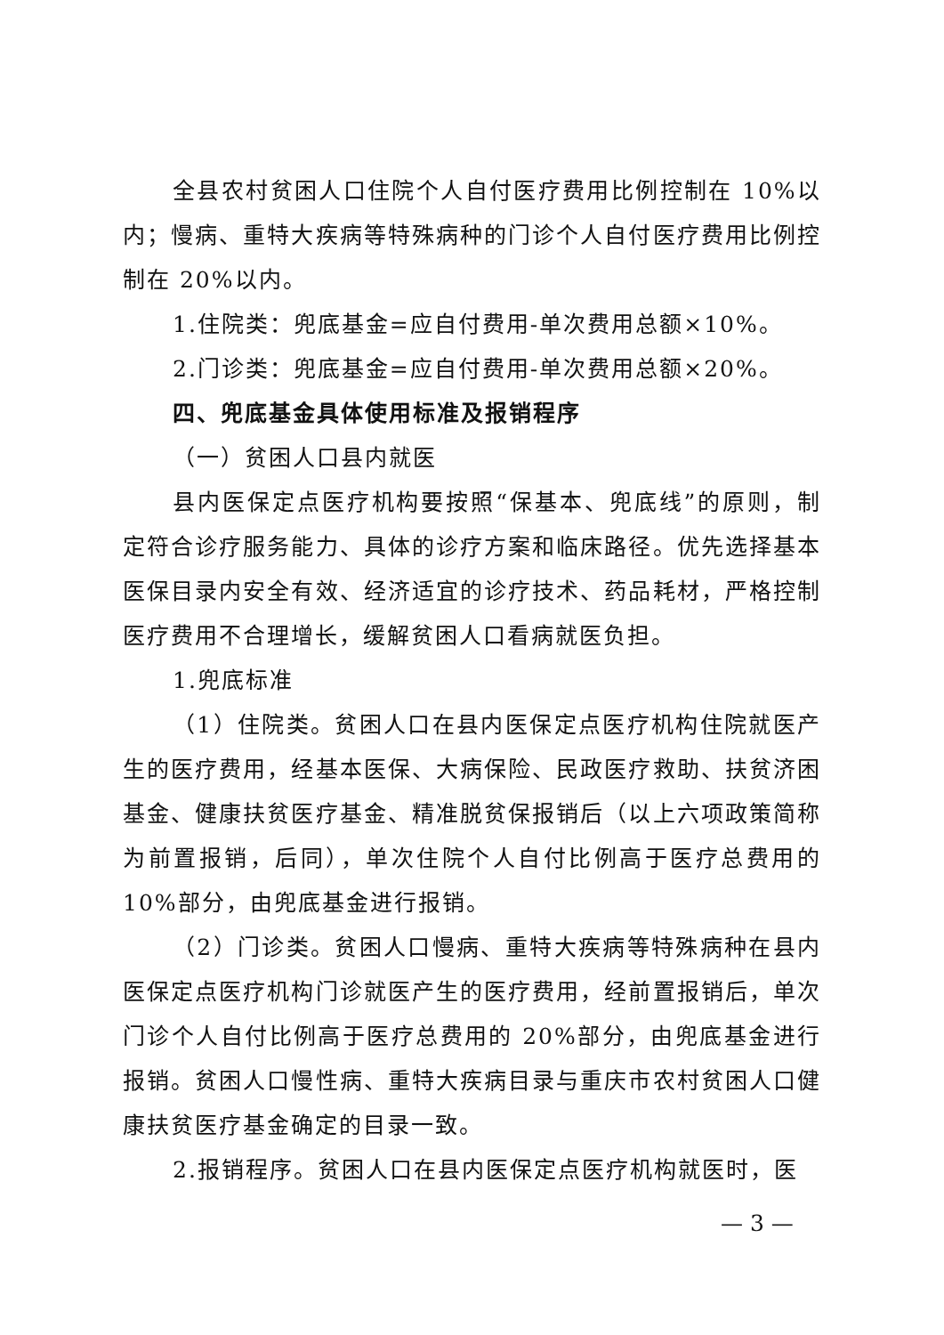全县农村贫困人口住院个人自付医疗费用比例控制在 10%以内；慢病、重特大疾病等特殊病种的门诊个人自付医疗费用比例控制在 20%以内。
1.住院类：兜底基金=应自付费用-单次费用总额×10%。
2.门诊类：兜底基金=应自付费用-单次费用总额×20%。
四、兜底基金具体使用标准及报销程序
（一）贫困人口县内就医
县内医保定点医疗机构要按照“保基本、兜底线”的原则，制定符合诊疗服务能力、具体的诊疗方案和临床路径。优先选择基本医保目录内安全有效、经济适宜的诊疗技术、药品耗材，严格控制医疗费用不合理增长，缓解贫困人口看病就医负担。
1.兜底标准
（1）住院类。贫困人口在县内医保定点医疗机构住院就医产生的医疗费用，经基本医保、大病保险、民政医疗救助、扶贫济困基金、健康扶贫医疗基金、精准脱贫保报销后（以上六项政策简称为前置报销，后同），单次住院个人自付比例高于医疗总费用的 10%部分，由兜底基金进行报销。
（2）门诊类。贫困人口慢病、重特大疾病等特殊病种在县内医保定点医疗机构门诊就医产生的医疗费用，经前置报销后，单次门诊个人自付比例高于医疗总费用的 20%部分，由兜底基金进行报销。贫困人口慢性病、重特大疾病目录与重庆市农村贫困人口健康扶贫医疗基金确定的目录一致。
2.报销程序。贫困人口在县内医保定点医疗机构就医时，医
— 3 —